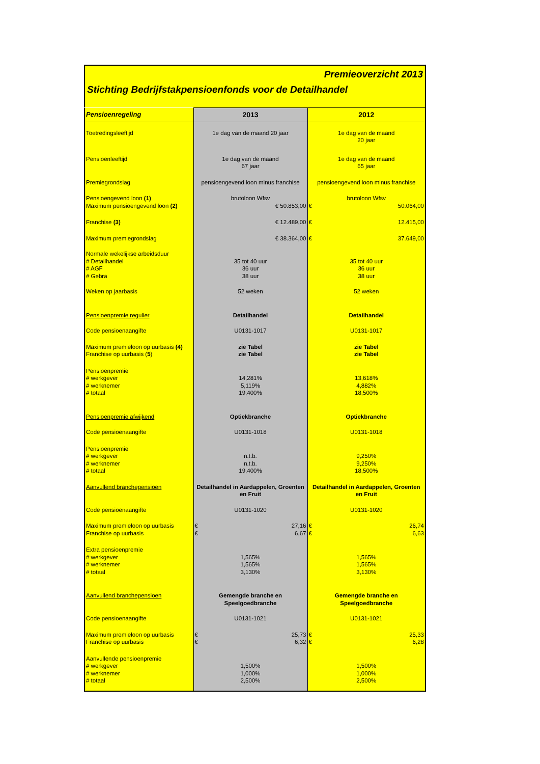Premieoverzicht 2013
Stichting Bedrijfstakpensioenfonds voor de Detailhandel
| Pensioenregeling | 2013 | 2012 |
| --- | --- | --- |
| Toetredingsleeftijd | 1e dag van de maand 20 jaar | 1e dag van de maand 20 jaar |
| Pensioenleeftijd | 1e dag van de maand 67 jaar | 1e dag van de maand 65 jaar |
| Premiegrondslag | pensioengevend loon minus franchise | pensioengevend loon minus franchise |
| Pensioengevend loon (1) Maximum pensioengevend loon (2) | brutoloon Wfsv € 50.853,00 | brutoloon Wfsv € 50.064,00 |
| Franchise (3) | € 12.489,00 | € 12.415,00 |
| Maximum premiegrondslag | € 38.364,00 | € 37.649,00 |
| Normale wekelijkse arbeidsduur # Detailhandel # AGF # Gebra | 35 tot 40 uur 36 uur 38 uur | 35 tot 40 uur 36 uur 38 uur |
| Weken op jaarbasis | 52 weken | 52 weken |
| Pensioenpremie regulier | Detailhandel | Detailhandel |
| Code pensioenaangifte | U0131-1017 | U0131-1017 |
| Maximum premieloon op uurbasis (4) Franchise op uurbasis ( 5 ) | zie Tabel zie Tabel | zie Tabel zie Tabel |
| Pensioenpremie # werkgever # werknemer # totaal | 14,281% 5,119% 19,400% | 13,618% 4,882% 18,500% |
| Pensioenpremie afwijkend | Optiekbranche | Optiekbranche |
| Code pensioenaangifte | U0131-1018 | U0131-1018 |
| Pensioenpremie # werkgever # werknemer # totaal | n.t.b. n.t.b. 19,400% | 9,250% 9,250% 18,500% |
| Aanvullend branchepensioen | Detailhandel in Aardappelen, Groenten en Fruit | Detailhandel in Aardappelen, Groenten en Fruit |
| Code pensioenaangifte | U0131-1020 | U0131-1020 |
| Maximum premieloon op uurbasis Franchise op uurbasis | € 27,16 € 6,67 | € 26,74 € 6,63 |
| Extra pensioenpremie # werkgever # werknemer # totaal | 1,565% 1,565% 3,130% | 1,565% 1,565% 3,130% |
| Aanvullend branchepensioen | Gemengde branche en Speelgoedbranche | Gemengde branche en Speelgoedbranche |
| Code pensioenaangifte | U0131-1021 | U0131-1021 |
| Maximum premieloon op uurbasis Franchise op uurbasis | € 25,73 € 6,32 | € 25,33 € 6,28 |
| Aanvullende pensioenpremie # werkgever # werknemer # totaal | 1,500% 1,000% 2,500% | 1,500% 1,000% 2,500% |